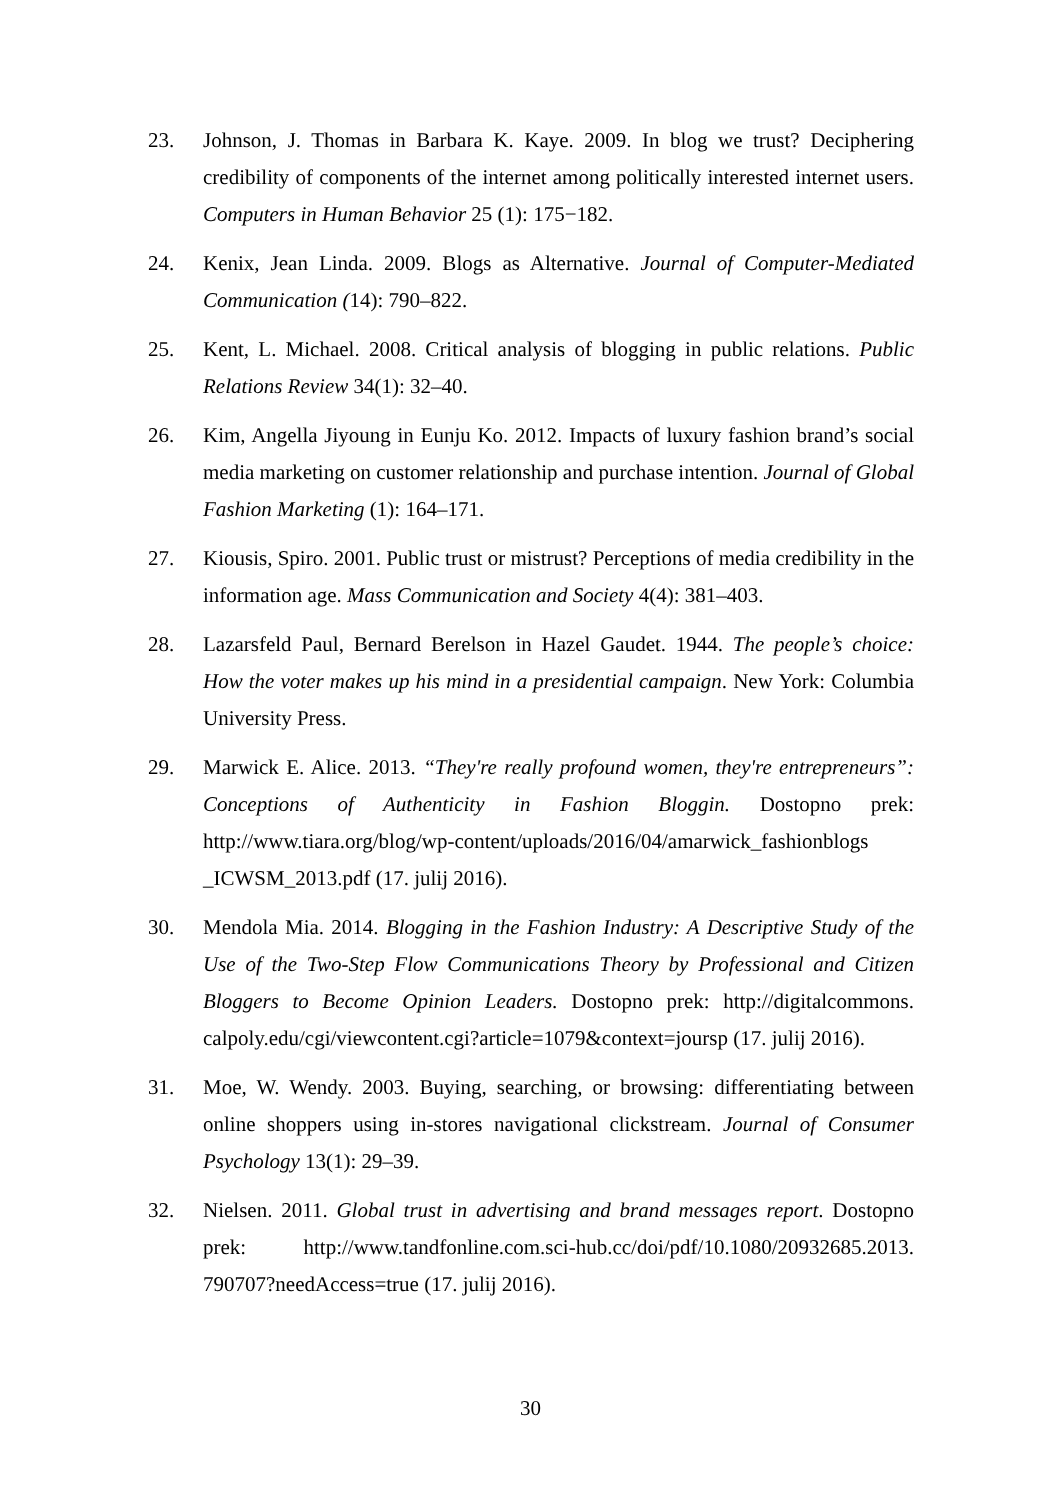23. Johnson, J. Thomas in Barbara K. Kaye. 2009. In blog we trust? Deciphering credibility of components of the internet among politically interested internet users. Computers in Human Behavior 25 (1): 175−182.
24. Kenix, Jean Linda. 2009. Blogs as Alternative. Journal of Computer-Mediated Communication (14): 790‒822.
25. Kent, L. Michael. 2008. Critical analysis of blogging in public relations. Public Relations Review 34(1): 32‒40.
26. Kim, Angella Jiyoung in Eunju Ko. 2012. Impacts of luxury fashion brand’s social media marketing on customer relationship and purchase intention. Journal of Global Fashion Marketing (1): 164‒171.
27. Kiousis, Spiro. 2001. Public trust or mistrust? Perceptions of media credibility in the information age. Mass Communication and Society 4(4): 381‒403.
28. Lazarsfeld Paul, Bernard Berelson in Hazel Gaudet. 1944. The people’s choice: How the voter makes up his mind in a presidential campaign. New York: Columbia University Press.
29. Marwick E. Alice. 2013. “They're really profound women, they're entrepreneurs”: Conceptions of Authenticity in Fashion Bloggin. Dostopno prek: http://www.tiara.org/blog/wp-content/uploads/2016/04/amarwick_fashionblogs _ICWSM_2013.pdf (17. julij 2016).
30. Mendola Mia. 2014. Blogging in the Fashion Industry: A Descriptive Study of the Use of the Two-Step Flow Communications Theory by Professional and Citizen Bloggers to Become Opinion Leaders. Dostopno prek: http://digitalcommons. calpoly.edu/cgi/viewcontent.cgi?article=1079&context=joursp (17. julij 2016).
31. Moe, W. Wendy. 2003. Buying, searching, or browsing: differentiating between online shoppers using in-stores navigational clickstream. Journal of Consumer Psychology 13(1): 29‒39.
32. Nielsen. 2011. Global trust in advertising and brand messages report. Dostopno prek: http://www.tandfonline.com.sci-hub.cc/doi/pdf/10.1080/20932685.2013. 790707?needAccess=true (17. julij 2016).
30